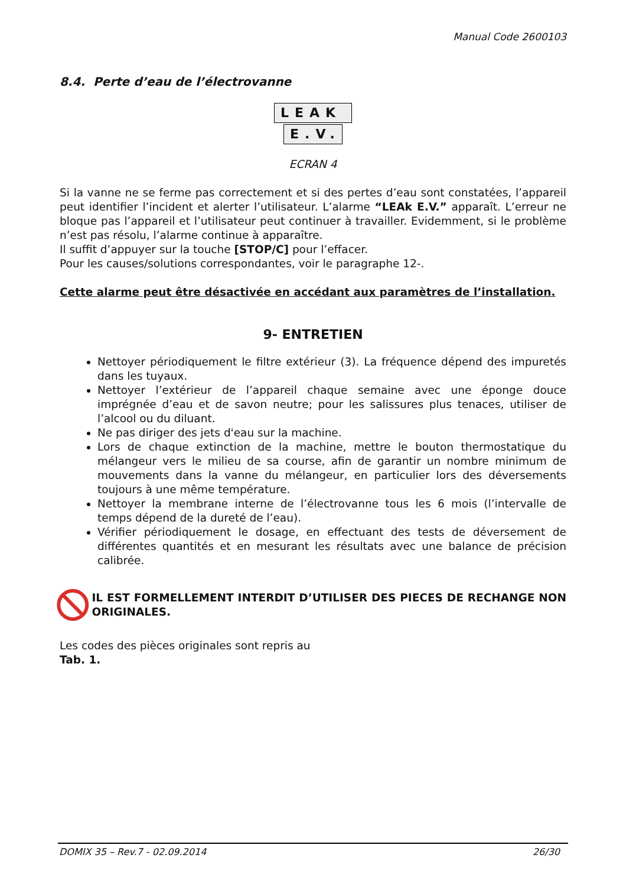Manual Code 2600103
8.4. Perte d’eau de l’électrovanne
LEAK
E.V.
ECRAN 4
Si la vanne ne se ferme pas correctement et si des pertes d’eau sont constatées, l’appareil peut identifier l’incident et alerter l’utilisateur. L’alarme “LEAk E.V.” apparaît. L’erreur ne bloque pas l’appareil et l’utilisateur peut continuer à travailler. Evidemment, si le problème n’est pas résolu, l’alarme continue à apparaître.
Il suffit d’appuyer sur la touche [STOP/C] pour l’effacer.
Pour les causes/solutions correspondantes, voir le paragraphe 12-.
Cette alarme peut être désactivée en accédant aux paramètres de l’installation.
9- ENTRETIEN
Nettoyer périodiquement le filtre extérieur (3). La fréquence dépend des impuretés dans les tuyaux.
Nettoyer l’extérieur de l’appareil chaque semaine avec une éponge douce imprégnée d’eau et de savon neutre; pour les salissures plus tenaces, utiliser de l’alcool ou du diluant.
Ne pas diriger des jets d'eau sur la machine.
Lors de chaque extinction de la machine, mettre le bouton thermostatique du mélangeur vers le milieu de sa course, afin de garantir un nombre minimum de mouvements dans la vanne du mélangeur, en particulier lors des déversements toujours à une même température.
Nettoyer la membrane interne de l’électrovanne tous les 6 mois (l’intervalle de temps dépend de la dureté de l’eau).
Vérifier périodiquement le dosage, en effectuant des tests de déversement de différentes quantités et en mesurant les résultats avec une balance de précision calibrée.
IL EST FORMELLEMENT INTERDIT D’UTILISER DES PIECES DE RECHANGE NON ORIGINALES.
Les codes des pièces originales sont repris au
Tab. 1.
DOMIX 35 – Rev.7 - 02.09.2014 26/30